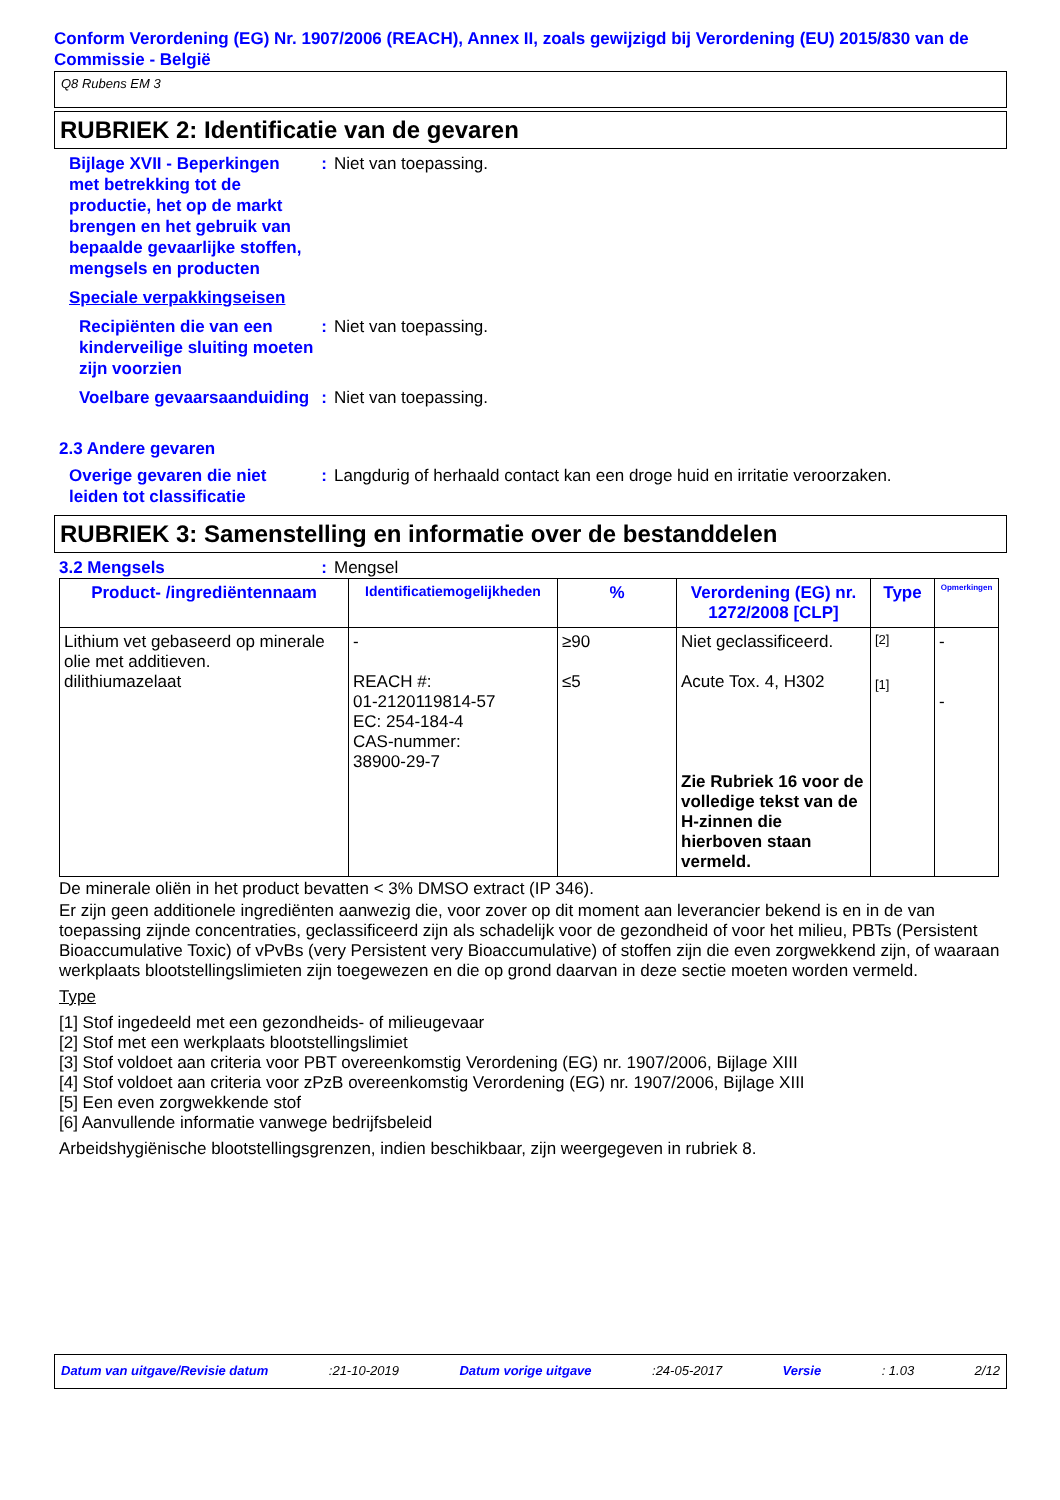Conform Verordening (EG) Nr. 1907/2006 (REACH), Annex II, zoals gewijzigd bij Verordening (EU) 2015/830 van de Commissie - België
Q8 Rubens EM 3
RUBRIEK 2: Identificatie van de gevaren
Bijlage XVII - Beperkingen met betrekking tot de productie, het op de markt brengen en het gebruik van bepaalde gevaarlijke stoffen, mengsels en producten
: Niet van toepassing.
Speciale verpakkingseisen
Recipiënten die van een kinderveilige sluiting moeten zijn voorzien
: Niet van toepassing.
Voelbare gevaarsaanduiding
: Niet van toepassing.
2.3 Andere gevaren
Overige gevaren die niet leiden tot classificatie
: Langdurig of herhaald contact kan een droge huid en irritatie veroorzaken.
RUBRIEK 3: Samenstelling en informatie over de bestanddelen
3.2 Mengsels : Mengsel
| Product- /ingrediëntennaam | Identificatiemogelijkheden | % | Verordening (EG) nr. 1272/2008 [CLP] | Type | Opmerkingen |
| --- | --- | --- | --- | --- | --- |
| Lithium vet gebaseerd op minerale olie met additieven. dilithiumazelaat | - REACH #: 01-2120119814-57 EC: 254-184-4 CAS-nummer: 38900-29-7 | ≥90 ≤5 | Niet geclassificeerd. Acute Tox. 4, H302 Zie Rubriek 16 voor de volledige tekst van de H-zinnen die hierboven staan vermeld. | [2] [1] | - - |
De minerale oliën in het product bevatten < 3% DMSO extract (IP 346).
Er zijn geen additionele ingrediënten aanwezig die, voor zover op dit moment aan leverancier bekend is en in de van toepassing zijnde concentraties, geclassificeerd zijn als schadelijk voor de gezondheid of voor het milieu, PBTs (Persistent Bioaccumulative Toxic) of vPvBs (very Persistent very Bioaccumulative) of stoffen zijn die even zorgwekkend zijn, of waaraan werkplaats blootstellingslimieten zijn toegewezen en die op grond daarvan in deze sectie moeten worden vermeld.
Type
[1] Stof ingedeeld met een gezondheids- of milieugevaar
[2] Stof met een werkplaats blootstellingslimiet
[3] Stof voldoet aan criteria voor PBT overeenkomstig Verordening (EG) nr. 1907/2006, Bijlage XIII
[4] Stof voldoet aan criteria voor zPzB overeenkomstig Verordening (EG) nr. 1907/2006, Bijlage XIII
[5] Een even zorgwekkende stof
[6] Aanvullende informatie vanwege bedrijfsbeleid
Arbeidshygiënische blootstellingsgrenzen, indien beschikbaar, zijn weergegeven in rubriek 8.
Datum van uitgave/Revisie datum :21-10-2019 Datum vorige uitgave :24-05-2017 Versie : 1.03 2/12